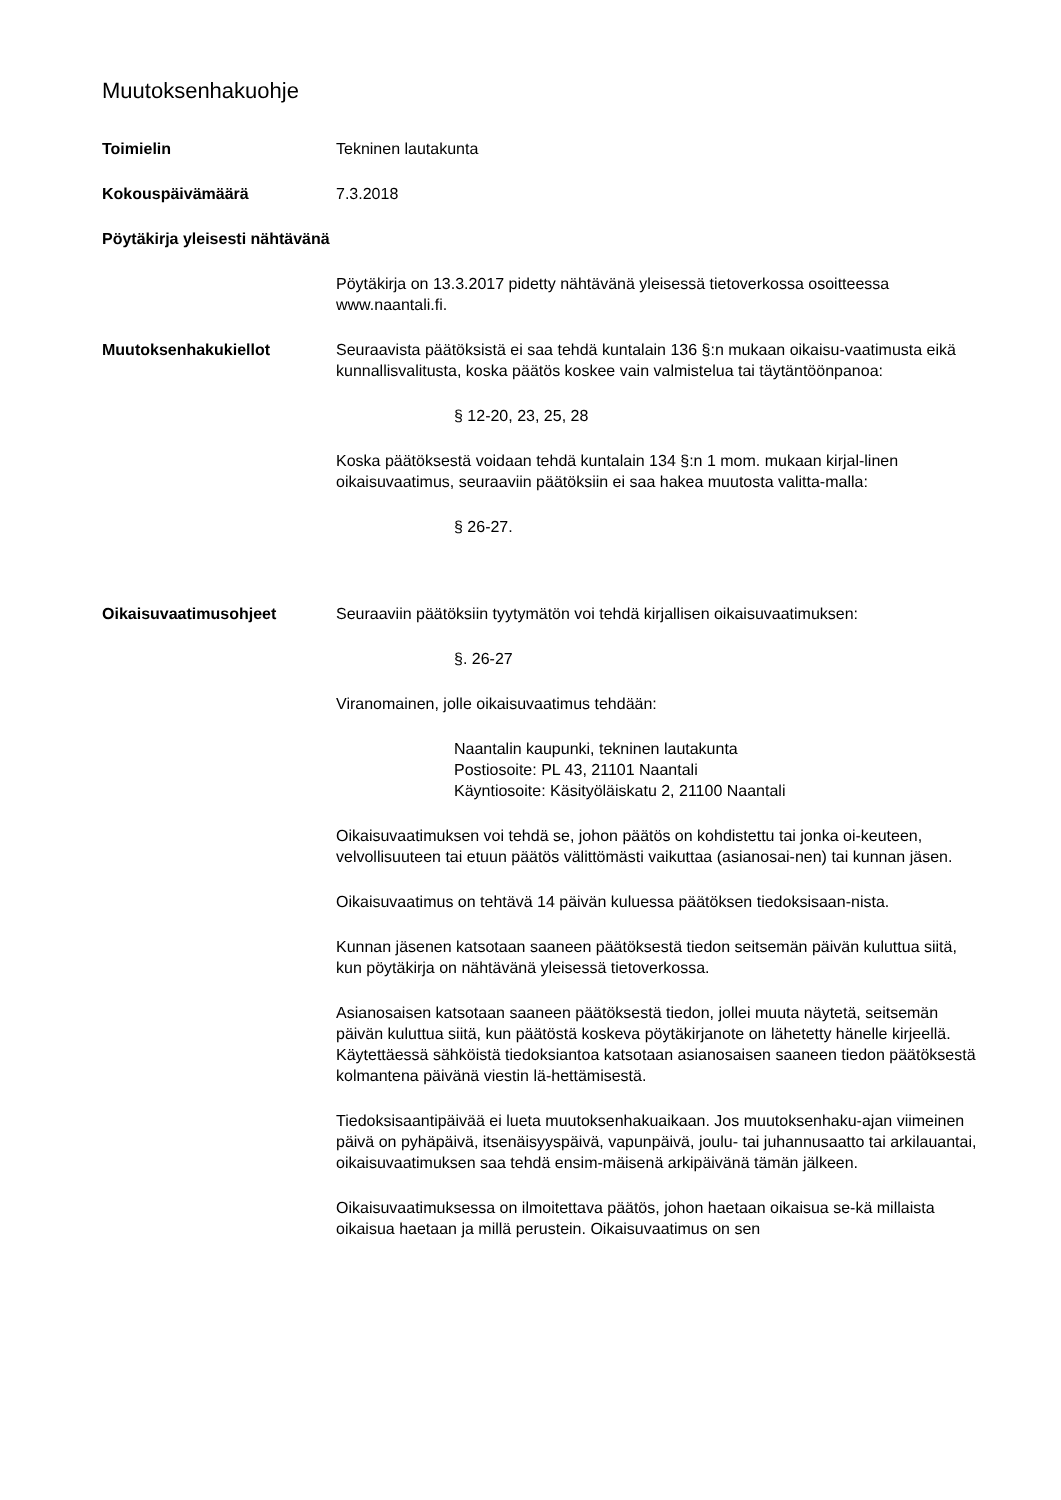Muutoksenhakuohje
Toimielin Tekninen lautakunta
Kokouspäivämäärä 7.3.2018
Pöytäkirja yleisesti nähtävänä
Pöytäkirja on 13.3.2017 pidetty nähtävänä yleisessä tietoverkossa osoitteessa www.naantali.fi.
Muutoksenhakukiellot Seuraavista päätöksistä ei saa tehdä kuntalain 136 §:n mukaan oikaisu-vaatimusta eikä kunnallisvalitusta, koska päätös koskee vain valmistelua tai täytäntöönpanoa:
§ 12-20, 23, 25, 28
Koska päätöksestä voidaan tehdä kuntalain 134 §:n 1 mom. mukaan kirjal-linen oikaisuvaatimus, seuraaviin päätöksiin ei saa hakea muutosta valitta-malla:
§ 26-27.
Oikaisuvaatimusohjeet Seuraaviin päätöksiin tyytymätön voi tehdä kirjallisen oikaisuvaatimuksen:
§. 26-27
Viranomainen, jolle oikaisuvaatimus tehdään:
Naantalin kaupunki, tekninen lautakunta
Postiosoite: PL 43, 21101 Naantali
Käyntiosoite: Käsityöläiskatu 2, 21100 Naantali
Oikaisuvaatimuksen voi tehdä se, johon päätös on kohdistettu tai jonka oi-keuteen, velvollisuuteen tai etuun päätös välittömästi vaikuttaa (asianosai-nen) tai kunnan jäsen.
Oikaisuvaatimus on tehtävä 14 päivän kuluessa päätöksen tiedoksisaan-nista.
Kunnan jäsenen katsotaan saaneen päätöksestä tiedon seitsemän päivän kuluttua siitä, kun pöytäkirja on nähtävänä yleisessä tietoverkossa.
Asianosaisen katsotaan saaneen päätöksestä tiedon, jollei muuta näytetä, seitsemän päivän kuluttua siitä, kun päätöstä koskeva pöytäkirjanote on lähetetty hänelle kirjeellä. Käytettäessä sähköistä tiedoksiantoa katsotaan asianosaisen saaneen tiedon päätöksestä kolmantena päivänä viestin lä-hettämisestä.
Tiedoksisaantipäivää ei lueta muutoksenhakuaikaan. Jos muutoksenhaku-ajan viimeinen päivä on pyhäpäivä, itsenäisyyspäivä, vapunpäivä, joulu- tai juhannusaatto tai arkilauantai, oikaisuvaatimuksen saa tehdä ensim-mäisenä arkipäivänä tämän jälkeen.
Oikaisuvaatimuksessa on ilmoitettava päätös, johon haetaan oikaisua se-kä millaista oikaisua haetaan ja millä perustein. Oikaisuvaatimus on sen